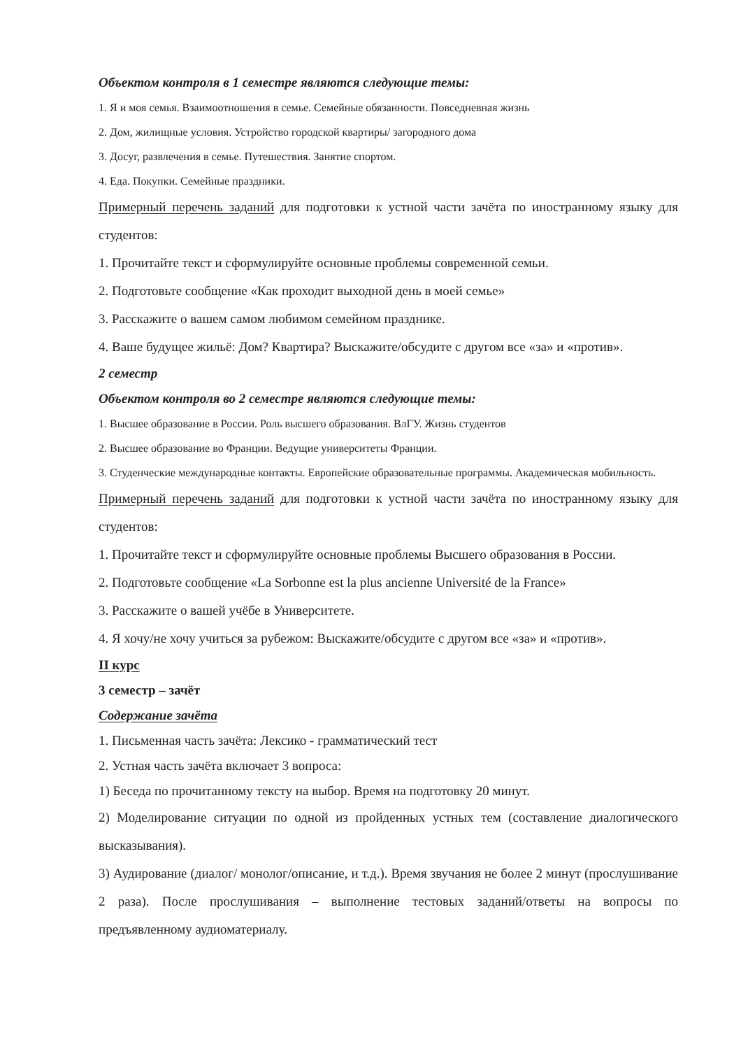Объектом контроля в 1 семестре являются следующие темы:
1. Я и моя семья. Взаимоотношения в семье. Семейные обязанности. Повседневная жизнь
2. Дом, жилищные условия. Устройство городской квартиры/ загородного дома
3. Досуг, развлечения в семье. Путешествия. Занятие спортом.
4. Еда. Покупки. Семейные праздники.
Примерный перечень заданий для подготовки к устной части зачёта по иностранному языку для студентов:
1. Прочитайте текст и сформулируйте основные проблемы современной семьи.
2. Подготовьте сообщение «Как проходит выходной день в моей семье»
3. Расскажите о вашем самом любимом семейном празднике.
4. Ваше будущее жильё: Дом? Квартира? Выскажите/обсудите с другом все «за» и «против».
2 семестр
Объектом контроля во 2 семестре являются следующие темы:
1. Высшее образование в России. Роль высшего образования. ВлГУ. Жизнь студентов
2. Высшее образование во Франции. Ведущие университеты Франции.
3. Студенческие международные контакты. Европейские образовательные программы. Академическая мобильность.
Примерный перечень заданий для подготовки к устной части зачёта по иностранному языку для студентов:
1. Прочитайте текст и сформулируйте основные проблемы Высшего образования в России.
2. Подготовьте сообщение «La Sorbonne est la plus ancienne Université de la France»
3. Расскажите о вашей учёбе в Университете.
4. Я хочу/не хочу учиться за рубежом: Выскажите/обсудите с другом все «за» и «против».
II курс
3 семестр – зачёт
Содержание зачёта
1. Письменная часть зачёта: Лексико - грамматический тест
2. Устная часть зачёта включает 3 вопроса:
1) Беседа по прочитанному тексту на выбор. Время на подготовку 20 минут.
2) Моделирование ситуации по одной из пройденных устных тем (составление диалогического высказывания).
3) Аудирование (диалог/ монолог/описание, и т.д.). Время звучания не более 2 минут (прослушивание 2 раза). После прослушивания – выполнение тестовых заданий/ответы на вопросы по предъявленному аудиоматериалу.